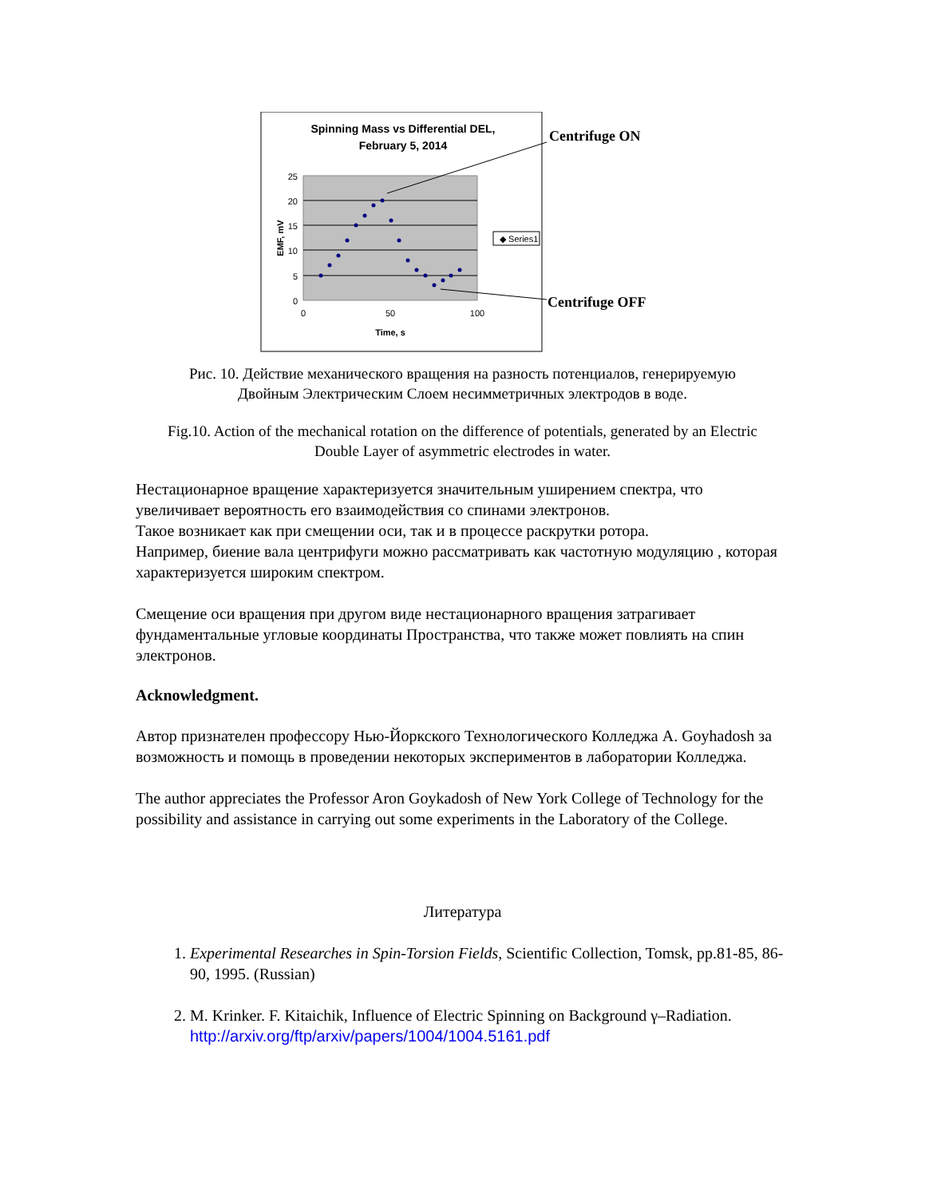Spinning Mass vs Differential DEL,
February 5, 2014
25
20
15
10
5
0
0
50
100
Time, s
EMF, mV
◆ Series1
Centrifuge ON
Centrifuge OFF
Рис. 10. Действие механического вращения на разность потенциалов, генерируемую
Двойным Электрическим Слоем несимметричных электродов в воде.
Fig.10. Action of the mechanical rotation on the difference of potentials, generated by an Electric
Double Layer of asymmetric electrodes in water.
Нестационарное вращение характеризуется значительным уширением спектра, что увеличивает вероятность его взаимодействия со спинами электронов.
Такое возникает как при смещении оси, так и в процессе раскрутки ротора.
Например, биение вала центрифуги можно рассматривать как частотную модуляцию , которая характеризуется широким спектром.
Смещение оси вращения при другом виде нестационарного вращения затрагивает фундаментальные угловые координаты Пространства, что также может повлиять на спин электронов.
Acknowledgment.
Автор признателен профессору Нью-Йоркского Технологического Колледжа А. Goyhadosh за возможность и помощь в проведении некоторых экспериментов в лаборатории Колледжа.
The author appreciates the Professor Aron Goykadosh of New York College of Technology for the possibility and assistance in carrying out some experiments in the Laboratory of the College.
Литература
1. Experimental Researches in Spin-Torsion Fields, Scientific Collection, Tomsk, pp.81-85, 86-90, 1995. (Russian)
2. M. Krinker. F. Kitaichik, Influence of Electric Spinning on Background γ–Radiation. http://arxiv.org/ftp/arxiv/papers/1004/1004.5161.pdf